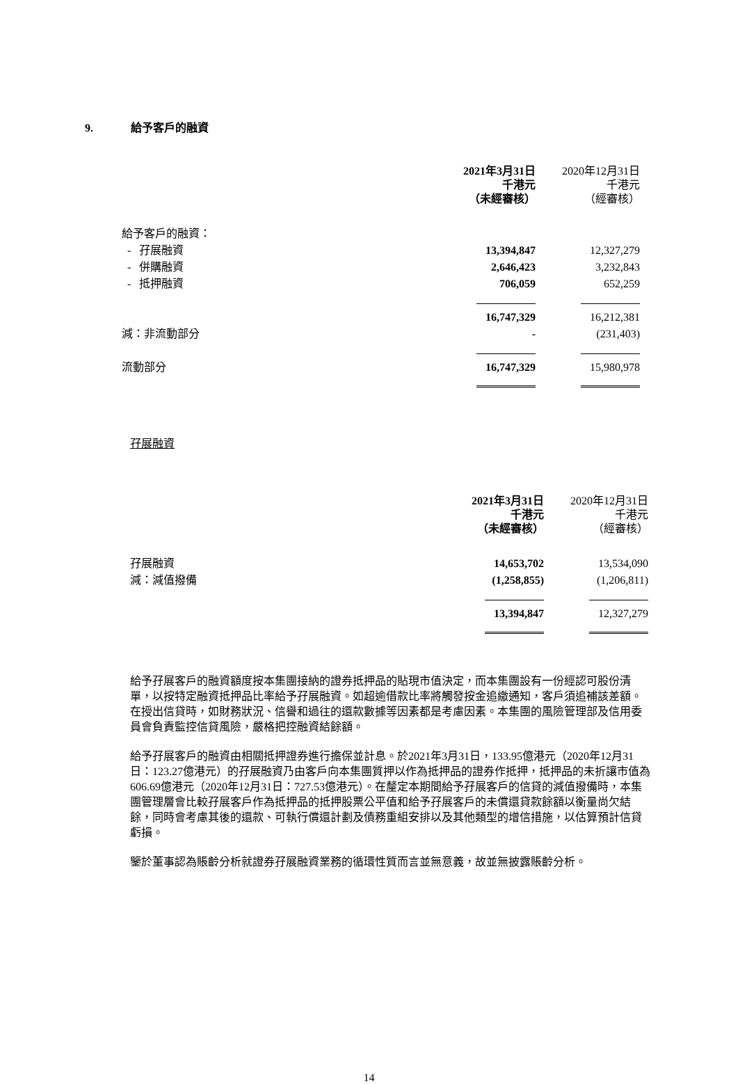9. 給予客戶的融資
| | 2021年3月31日 千港元 （未經審核） | 2020年12月31日 千港元 （經審核） |
| --- | --- | --- |
| 給予客戶的融資： | | |
| - 孖展融資 | 13,394,847 | 12,327,279 |
| - 併購融資 | 2,646,423 | 3,232,843 |
| - 抵押融資 | 706,059 | 652,259 |
| | 16,747,329 | 16,212,381 |
| 減：非流動部分 | - | (231,403) |
| 流動部分 | 16,747,329 | 15,980,978 |
孖展融資
| | 2021年3月31日 千港元 （未經審核） | 2020年12月31日 千港元 （經審核） |
| --- | --- | --- |
| 孖展融資 | 14,653,702 | 13,534,090 |
| 減：減值撥備 | (1,258,855) | (1,206,811) |
| | 13,394,847 | 12,327,279 |
給予孖展客戶的融資額度按本集團接納的證券抵押品的貼現市值決定，而本集團設有一份經認可股份清單，以按特定融資抵押品比率給予孖展融資。如超逾借款比率將觸發按金追繳通知，客戶須追補該差額。在授出信貸時，如財務狀況、信譽和過往的還款數據等因素都是考慮因素。本集團的風險管理部及信用委員會負責監控信貸風險，嚴格把控融資結餘額。
給予孖展客戶的融資由相關抵押證券進行擔保並計息。於2021年3月31日，133.95億港元（2020年12月31日：123.27億港元）的孖展融資乃由客戶向本集團質押以作為抵押品的證券作抵押，抵押品的未折讓市值為606.69億港元（2020年12月31日：727.53億港元）。在釐定本期間給予孖展客戶的信貸的減值撥備時，本集團管理層會比較孖展客戶作為抵押品的抵押股票公平值和給予孖展客戶的未償還貸款餘額以衡量尚欠結餘，同時會考慮其後的還款、可執行償還計劃及債務重組安排以及其他類型的增信措施，以估算預計信貸虧損。
鑒於董事認為賬齡分析就證券孖展融資業務的循環性質而言並無意義，故並無披露賬齡分析。
14